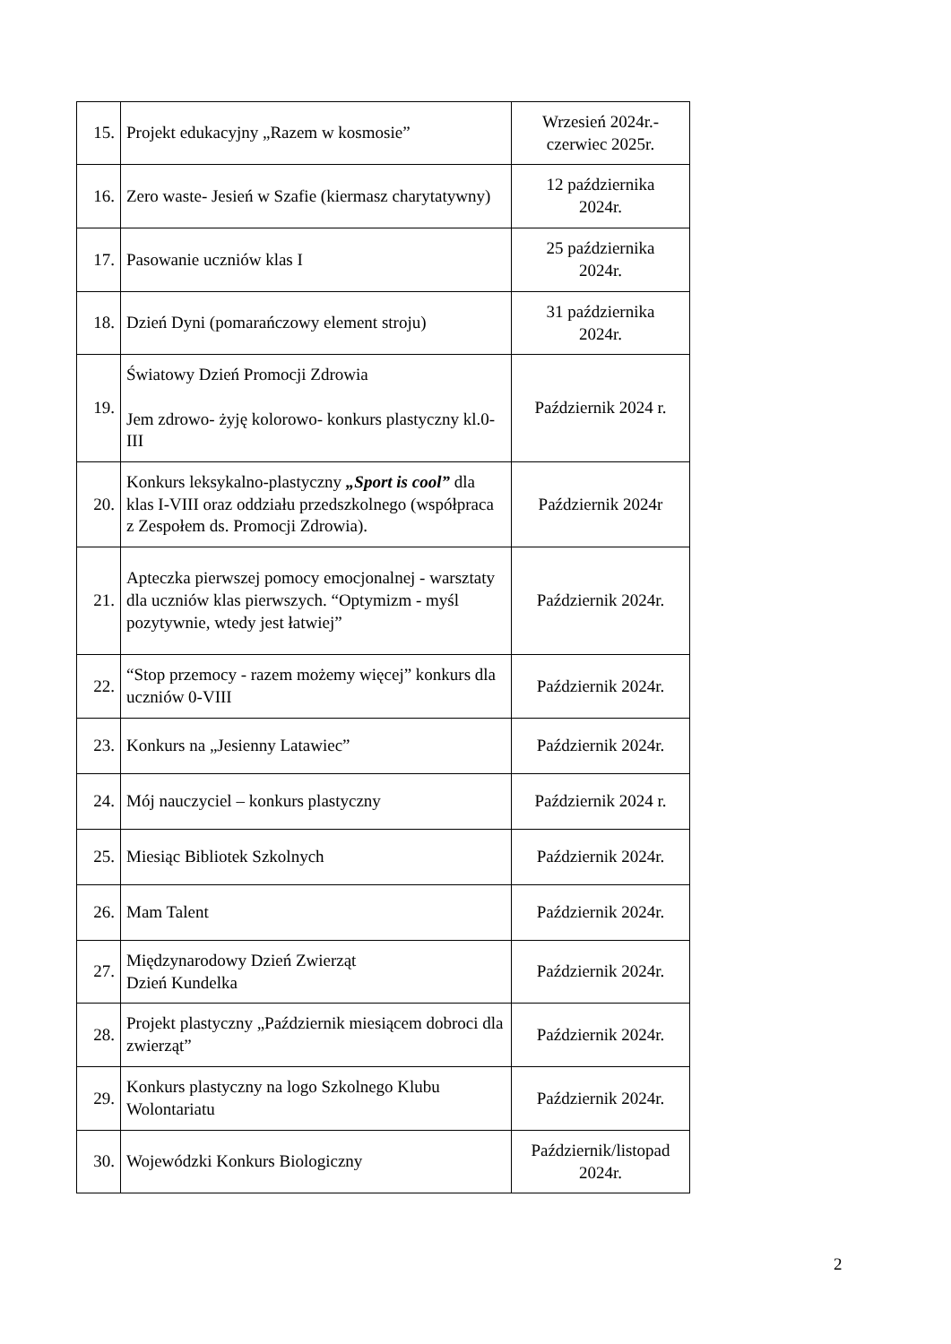| 15. | Projekt edukacyjny „Razem w kosmosie” | Wrzesień 2024r.- czerwiec 2025r. |
| 16. | Zero waste- Jesień w Szafie (kiermasz charytatywny) | 12 października 2024r. |
| 17. | Pasowanie uczniów klas I | 25 października 2024r. |
| 18. | Dzień Dyni (pomarańczowy element stroju) | 31 października 2024r. |
| 19. | Światowy Dzień Promocji Zdrowia Jem zdrowo- żyję kolorowo- konkurs plastyczny kl.0-III | Październik 2024 r. |
| 20. | Konkurs leksykalno-plastyczny „Sport is cool” dla klas I-VIII oraz oddziału przedszkolnego (współpraca z Zespołem ds. Promocji Zdrowia). | Październik 2024r |
| 21. | Apteczka pierwszej pomocy emocjonalnej - warsztaty dla uczniów klas pierwszych. “Optymizm - myśl pozytywnie, wtedy jest łatwiej” | Październik 2024r. |
| 22. | “Stop przemocy - razem możemy więcej” konkurs dla uczniów 0-VIII | Październik 2024r. |
| 23. | Konkurs na „Jesienny Latawiec” | Październik 2024r. |
| 24. | Mój nauczyciel – konkurs plastyczny | Październik 2024 r. |
| 25. | Miesiąc Bibliotek Szkolnych | Październik 2024r. |
| 26. | Mam Talent | Październik 2024r. |
| 27. | Międzynarodowy Dzień Zwierząt Dzień Kundelka | Październik 2024r. |
| 28. | Projekt plastyczny „Październik miesiącem dobroci dla zwierząt” | Październik 2024r. |
| 29. | Konkurs plastyczny na logo Szkolnego Klubu Wolontariatu | Październik 2024r. |
| 30. | Wojewódzki Konkurs Biologiczny | Październik/listopad 2024r. |
2